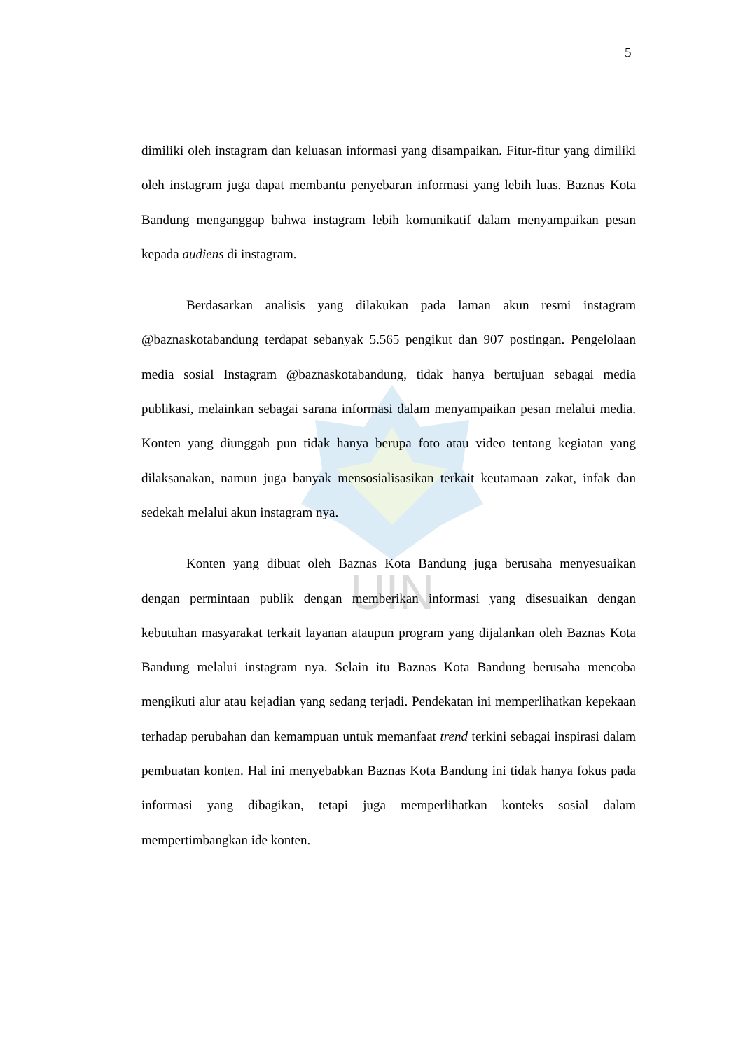UIN
5
dimiliki oleh instagram dan keluasan informasi yang disampaikan. Fitur-fitur yang dimiliki oleh instagram juga dapat membantu penyebaran informasi yang lebih luas. Baznas Kota Bandung menganggap bahwa instagram lebih komunikatif dalam menyampaikan pesan kepada audiens di instagram.
Berdasarkan analisis yang dilakukan pada laman akun resmi instagram @baznaskotabandung terdapat sebanyak 5.565 pengikut dan 907 postingan. Pengelolaan media sosial Instagram @baznaskotabandung, tidak hanya bertujuan sebagai media publikasi, melainkan sebagai sarana informasi dalam menyampaikan pesan melalui media. Konten yang diunggah pun tidak hanya berupa foto atau video tentang kegiatan yang dilaksanakan, namun juga banyak mensosialisasikan terkait keutamaan zakat, infak dan sedekah melalui akun instagram nya.
Konten yang dibuat oleh Baznas Kota Bandung juga berusaha menyesuaikan dengan permintaan publik dengan memberikan informasi yang disesuaikan dengan kebutuhan masyarakat terkait layanan ataupun program yang dijalankan oleh Baznas Kota Bandung melalui instagram nya. Selain itu Baznas Kota Bandung berusaha mencoba mengikuti alur atau kejadian yang sedang terjadi. Pendekatan ini memperlihatkan kepekaan terhadap perubahan dan kemampuan untuk memanfaat trend terkini sebagai inspirasi dalam pembuatan konten. Hal ini menyebabkan Baznas Kota Bandung ini tidak hanya fokus pada informasi yang dibagikan, tetapi juga memperlihatkan konteks sosial dalam mempertimbangkan ide konten.